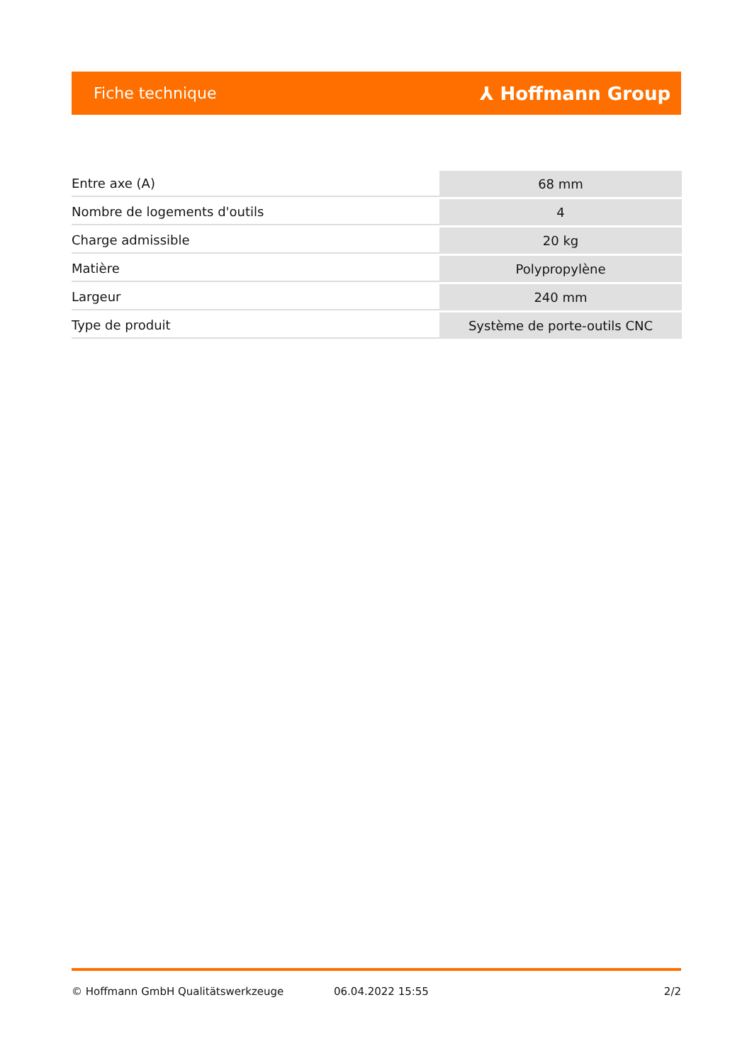Fiche technique ⅄ Hoffmann Group
| Entre axe (A) | 68 mm |
| Nombre de logements d'outils | 4 |
| Charge admissible | 20 kg |
| Matière | Polypropylène |
| Largeur | 240 mm |
| Type de produit | Système de porte-outils CNC |
© Hoffmann GmbH Qualitätswerkzeuge 06.04.2022 15:55 2/2